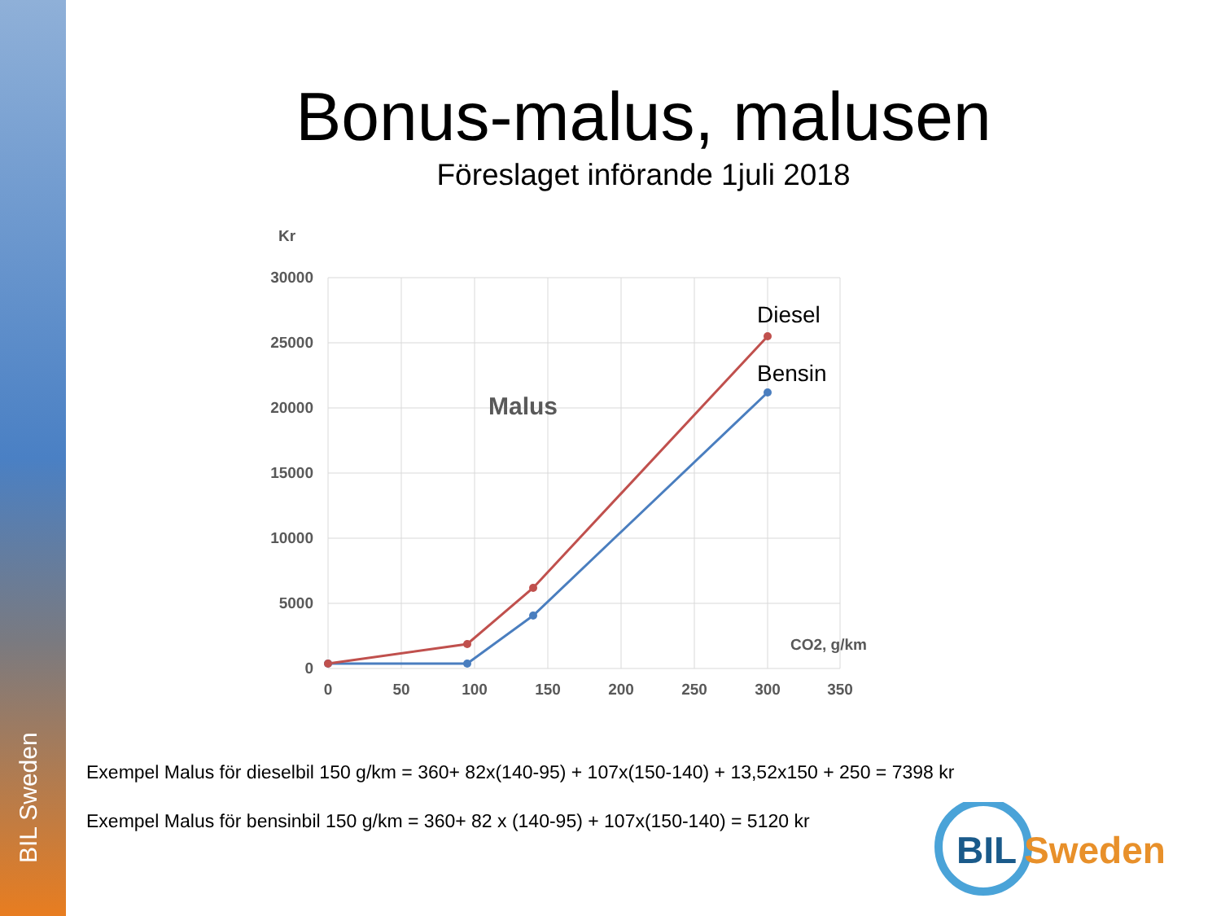BIL Sweden
Bonus-malus, malusen
Föreslaget införande 1juli 2018
Kr
30000
25000
20000
15000
10000
5000
0
0
50
100
150
200
250
300
350
CO2, g/km
Malus
Diesel
Bensin
Exempel Malus för dieselbil 150 g/km = 360+ 82x(140-95) + 107x(150-140) + 13,52x150 + 250 = 7398 kr
Exempel Malus för bensinbil 150 g/km = 360+ 82 x (140-95) + 107x(150-140) = 5120 kr
BIL
Sweden